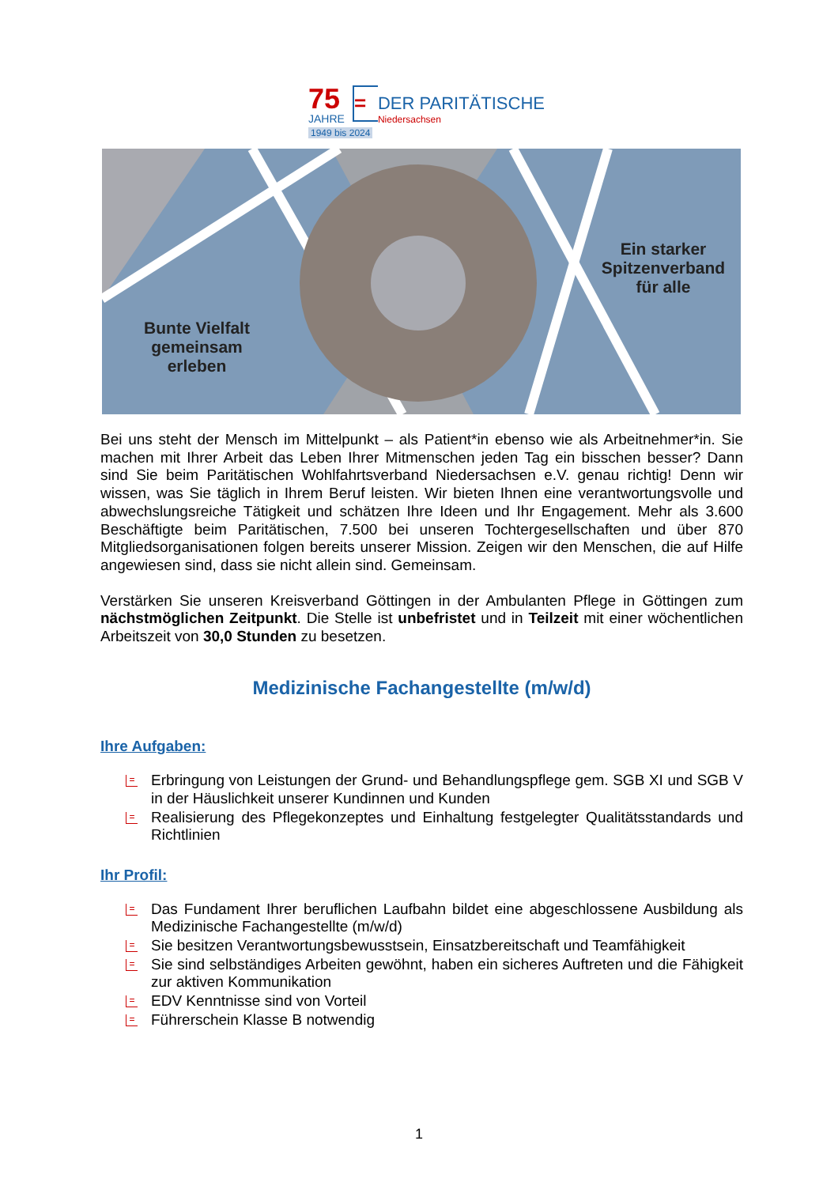75
JAHRE
=
DER PARITÄTISCHE
Niedersachsen
1949 bis 2024
Bunte Vielfalt gemeinsam erleben
Ein starker Spitzenverband für alle
Bei uns steht der Mensch im Mittelpunkt – als Patient*in ebenso wie als Arbeitnehmer*in. Sie machen mit Ihrer Arbeit das Leben Ihrer Mitmenschen jeden Tag ein bisschen besser? Dann sind Sie beim Paritätischen Wohlfahrtsverband Niedersachsen e.V. genau richtig! Denn wir wissen, was Sie täglich in Ihrem Beruf leisten. Wir bieten Ihnen eine verantwortungsvolle und abwechslungsreiche Tätigkeit und schätzen Ihre Ideen und Ihr Engagement. Mehr als 3.600 Beschäftigte beim Paritätischen, 7.500 bei unseren Tochtergesellschaften und über 870 Mitgliedsorganisationen folgen bereits unserer Mission. Zeigen wir den Menschen, die auf Hilfe angewiesen sind, dass sie nicht allein sind. Gemeinsam.
Verstärken Sie unseren Kreisverband Göttingen in der Ambulanten Pflege in Göttingen zum nächstmöglichen Zeitpunkt. Die Stelle ist unbefristet und in Teilzeit mit einer wöchentlichen Arbeitszeit von 30,0 Stunden zu besetzen.
Medizinische Fachangestellte (m/w/d)
Ihre Aufgaben:
= Erbringung von Leistungen der Grund- und Behandlungspflege gem. SGB XI und SGB V in der Häuslichkeit unserer Kundinnen und Kunden
= Realisierung des Pflegekonzeptes und Einhaltung festgelegter Qualitätsstandards und Richtlinien
Ihr Profil:
= Das Fundament Ihrer beruflichen Laufbahn bildet eine abgeschlossene Ausbildung als Medizinische Fachangestellte (m/w/d)
= Sie besitzen Verantwortungsbewusstsein, Einsatzbereitschaft und Teamfähigkeit
= Sie sind selbständiges Arbeiten gewöhnt, haben ein sicheres Auftreten und die Fähigkeit zur aktiven Kommunikation
= EDV Kenntnisse sind von Vorteil
= Führerschein Klasse B notwendig
1